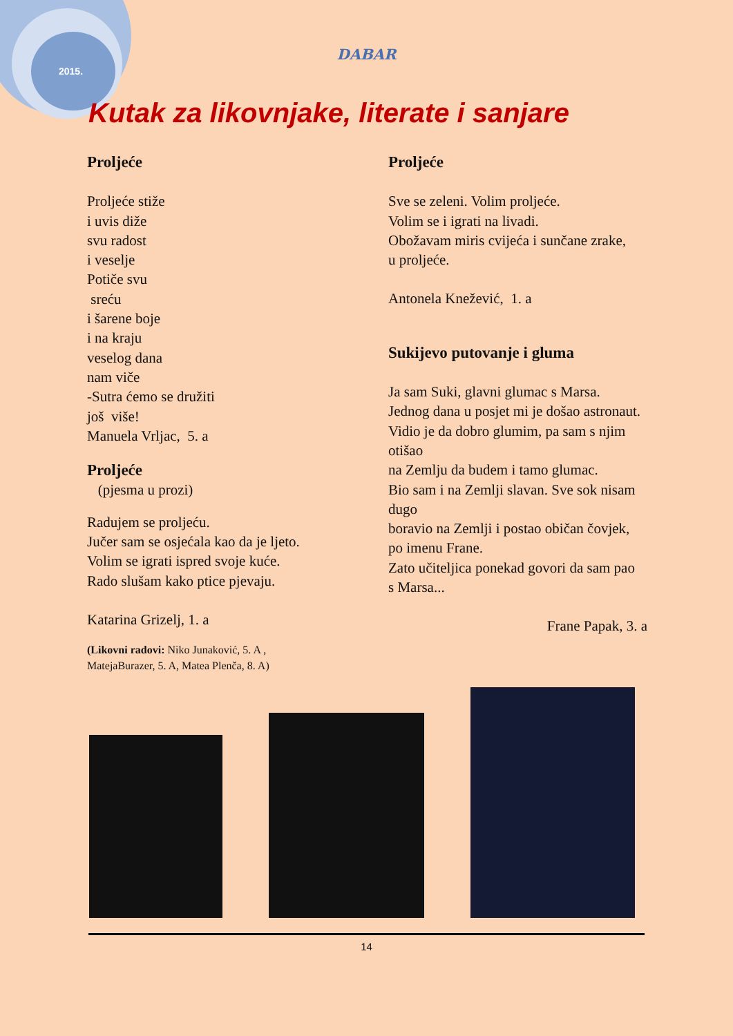2015.
DABAR
Kutak za likovnjake, literate i sanjare
Proljeće
Proljeće stiže
i uvis diže
svu radost
i veselje
Potiče svu
sreću
i šarene boje
i na kraju
veselog dana
nam viče
-Sutra ćemo se družiti
još više!
Manuela Vrljac, 5. a
Proljeće
(pjesma u prozi)
Radujem se proljeću.
Jučer sam se osjećala kao da je ljeto.
Volim se igrati ispred svoje kuće.
Rado slušam kako ptice pjevaju.
Katarina Grizelj, 1. a
(Likovni radovi: Niko Junaković, 5. A ,
MatejaBurazer, 5. A, Matea Plenča, 8. A)
Proljeće
Sve se zeleni. Volim proljeće.
Volim se i igrati na livadi.
Obožavam miris cvijeća i sunčane zrake,
u proljeće.
Antonela Knežević, 1. a
Sukijevo putovanje i gluma
Ja sam Suki, glavni glumac s Marsa.
Jednog dana u posjet mi je došao astronaut.
Vidio je da dobro glumim, pa sam s njim otišao
na Zemlju da budem i tamo glumac.
Bio sam i na Zemlji slavan. Sve sok nisam dugo
boravio na Zemlji i postao običan čovjek,
po imenu Frane.
Zato učiteljica ponekad govori da sam pao
s Marsa...
Frane Papak, 3. a
14